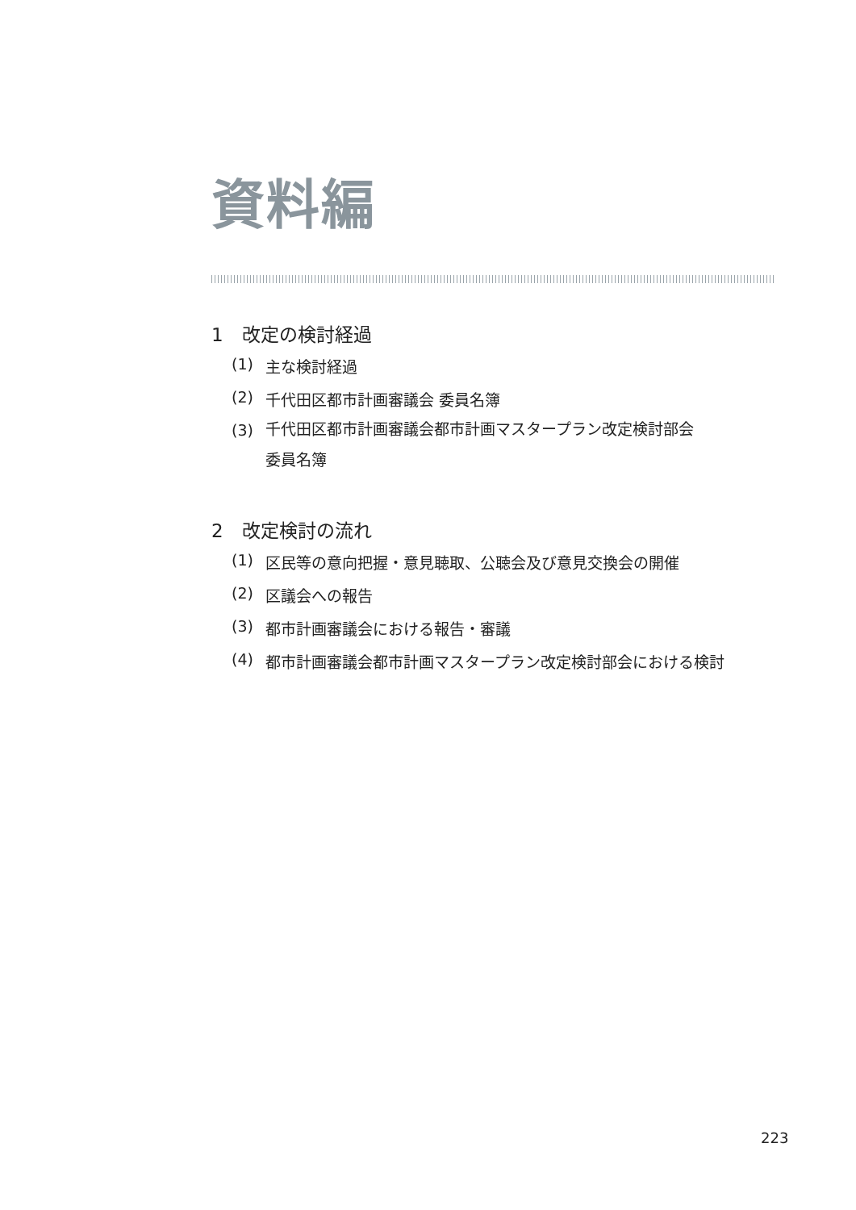資料編
1　改定の検討経過
(1) 主な検討経過
(2) 千代田区都市計画審議会 委員名簿
(3) 千代田区都市計画審議会都市計画マスタープラン改定検討部会
委員名簿
2　改定検討の流れ
(1) 区民等の意向把握・意見聴取、公聴会及び意見交換会の開催
(2) 区議会への報告
(3) 都市計画審議会における報告・審議
(4) 都市計画審議会都市計画マスタープラン改定検討部会における検討
223